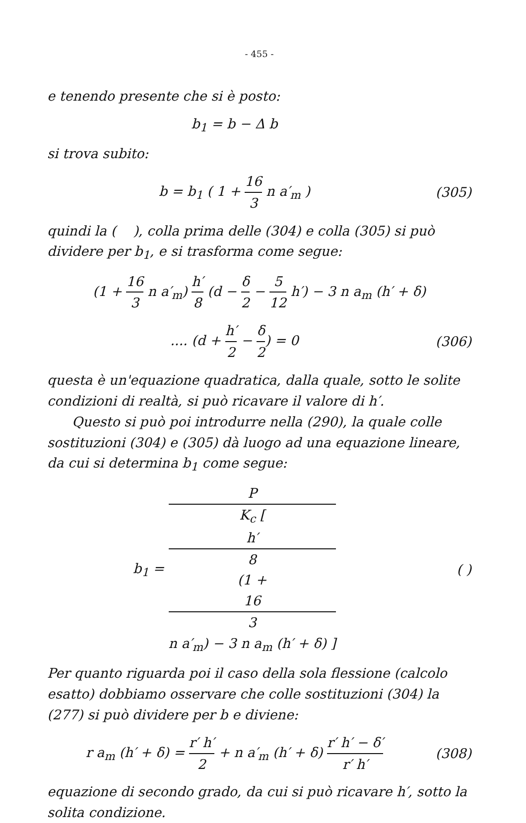- 455 -
e tenendo presente che si è posto:
b<sub>1</sub> = b − Δ b
si trova subito:
b = b<sub>1</sub> ( 1 + 16 3 n a′<sub>m</sub> ) (305)
quindi la ( ), colla prima delle (304) e colla (305) si può dividere per b<sub>1</sub>, e si trasforma come segue:
(1 + 16 3 n a′<sub>m</sub>) h′ 8 (d − δ 2 − 5 12 h′) − 3 n a<sub>m</sub> (h′ + δ)
.... (d + h′ 2 − δ 2) = 0 (306)
questa è un'equazione quadratica, dalla quale, sotto le solite condizioni di realtà, si può ricavare il valore di h′.
Questo si può poi introdurre nella (290), la quale colle sostituzioni (304) e (305) dà luogo ad una equazione lineare, da cui si determina b<sub>1</sub> come segue:
b<sub>1</sub> = P K<sub>c</sub> [
h′
8
(1 +
16
3
n a′<sub>m</sub>) − 3 n a<sub>m</sub> (h′ + δ) ]
( )
Per quanto riguarda poi il caso della sola flessione (calcolo esatto) dobbiamo osservare che colle sostituzioni (304) la (277) si può dividere per b e diviene:
r a<sub>m</sub> (h′ + δ) = r′ h′ 2 + n a′<sub>m</sub> (h′ + δ) r′ h′ − δ′ r′ h′
(308)
equazione di secondo grado, da cui si può ricavare h′, sotto la solita condizione.